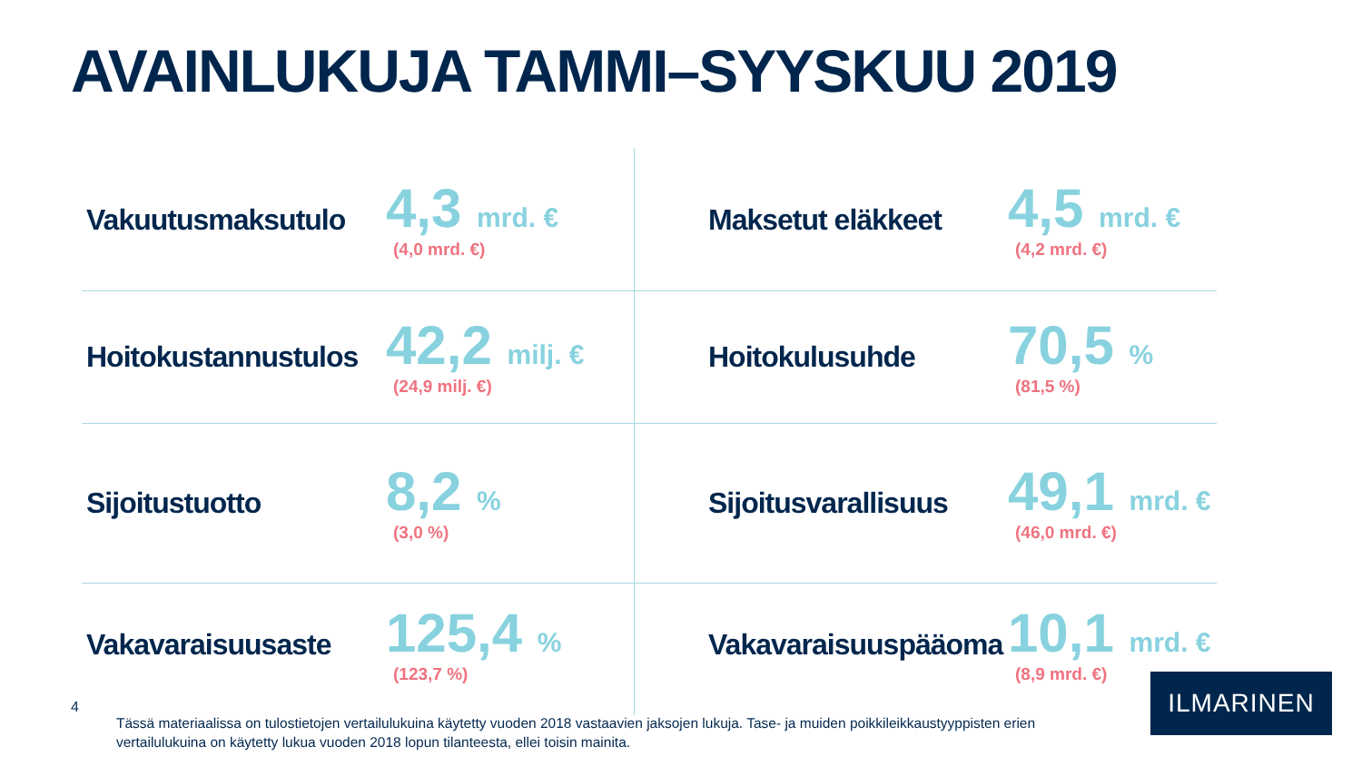AVAINLUKUJA TAMMI–SYYSKUU 2019
Vakuutusmaksutulo
4,3 mrd. €
(4,0 mrd. €)
Maksetut eläkkeet
4,5 mrd. €
(4,2 mrd. €)
Hoitokustannustulos
42,2 milj. €
(24,9 milj. €)
Hoitokulusuhde
70,5 %
(81,5 %)
Sijoitustuotto
8,2 %
(3,0 %)
Sijoitusvarallisuus
49,1 mrd. €
(46,0 mrd. €)
Vakavaraisuusaste
125,4 %
(123,7 %)
Vakavaraisuuspääoma
10,1 mrd. €
(8,9 mrd. €)
4
Tässä materiaalissa on tulostietojen vertailulukuina käytetty vuoden 2018 vastaavien jaksojen lukuja. Tase- ja muiden poikkileikkaustyyppisten erien vertailulukuina on käytetty lukua vuoden 2018 lopun tilanteesta, ellei toisin mainita.
ILMARINEN